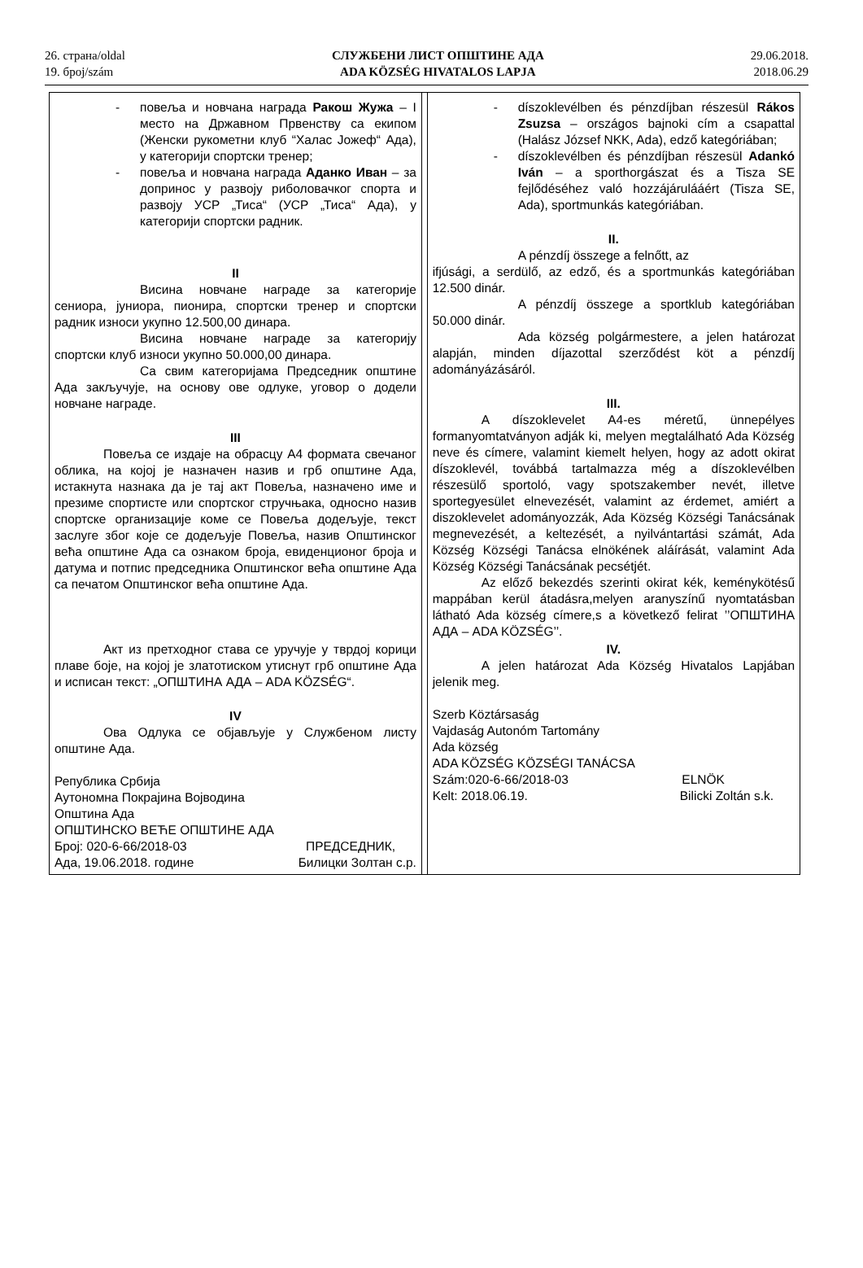26. страна/oldal
19. број/szám
СЛУЖБЕНИ ЛИСТ ОПШТИНЕ АДА
ADA KÖZSÉG HIVATALOS LAPJA
29.06.2018.
2018.06.29
| - повеља и новчана награда Ракош Жужа – I место на Државном Првенству са екипом (Женски рукометни клуб “Халас Јожеф“ Ада), у категорији спортски тренер; - повеља и новчана награда Аданко Иван – за допринос у развоју риболовачког спорта и развоју УСР „Тиса“ (УСР „Тиса“ Ада), у категорији спортски радник. II Висина новчане награде за категорије сениора, јуниора, пионира, спортски тренер и спортски радник износи укупно 12.500,00 динара. Висина новчане награде за категорију спортски клуб износи укупно 50.000,00 динара. Са свим категоријама Председник општине Ада закључује, на основу ове одлуке, уговор о додели новчане награде. III Повеља се издаје на обрасцу А4 формата свечаног облика, на којој је назначен назив и грб општине Ада, истакнута назнака да је тај акт Повеља, назначено име и презиме спортисте или спортског стручњака, односно назив спортске организације коме се Повеља додељује, текст заслуге због које се додељује Повеља, назив Општинског већа општине Ада са ознаком броја, евиденционог броја и датума и потпис председника Општинског већа општине Ада са печатом Општинског већа општине Ада. Акт из претходног става се уручује у тврдој корици плаве боје, на којој је златотиском утиснут грб општине Ада и исписан текст: „ОПШТИНА АДА – ADA KÖZSÉG“. IV Ова Одлука се објављује у Службеном листу општине Ада. Република Србија Аутономна Покрајина Војводина Општина Ада ОПШТИНСКО ВЕЋЕ ОПШТИНЕ АДА Број: 020-6-66/2018-03 ПРЕДСЕДНИК, Ада, 19.06.2018. године Билицки Золтан с.р. | | - díszoklevélben és pénzdíjban részesül Rákos Zsuzsa – országos bajnoki cím a csapattal (Halász József NKK, Ada), edző kategóriában; - díszoklevélben és pénzdíjban részesül Adankó Iván – a sporthorgászat és a Tisza SE fejlődéséhez való hozzájárulááért (Tisza SE, Ada), sportmunkás kategóriában. II. A pénzdíj összege a felnőtt, az ifjúsági, a serdülő, az edző, és a sportmunkás kategóriában 12.500 dinár. A pénzdíj összege a sportklub kategóriában 50.000 dinár. Ada község polgármestere, a jelen határozat alapján, minden díjazottal szerződést köt a pénzdíj adományázásáról. III. A díszoklevelet A4-es méretű, ünnepélyes formanyomtatványon adják ki, melyen megtalálható Ada Község neve és címere, valamint kiemelt helyen, hogy az adott okirat díszoklevél, továbbá tartalmazza még a díszoklevélben részesülő sportoló, vagy spotszakember nevét, illetve sportegyesület elnevezését, valamint az érdemet, amiért a diszoklevelet adományozzák, Ada Község Községi Tanácsának megnevezését, a keltezését, a nyilvántartási számát, Ada Község Községi Tanácsa elnökének aláírását, valamint Ada Község Községi Tanácsának pecsétjét. Az előző bekezdés szerinti okirat kék, keménykötésű mappában kerül átadásra,melyen aranyszínű nyomtatásban látható Ada község címere,s a következő felirat ’’ОПШТИНА АДА – ADA KÖZSÉG’’. IV. A jelen határozat Ada Község Hivatalos Lapjában jelenik meg. Szerb Köztársaság Vajdaság Autonóm Tartomány Ada község ADA KÖZSÉG KÖZSÉGI TANÁCSA Szám:020-6-66/2018-03 ELNÖK Kelt: 2018.06.19. Bilicki Zoltán s.k. |